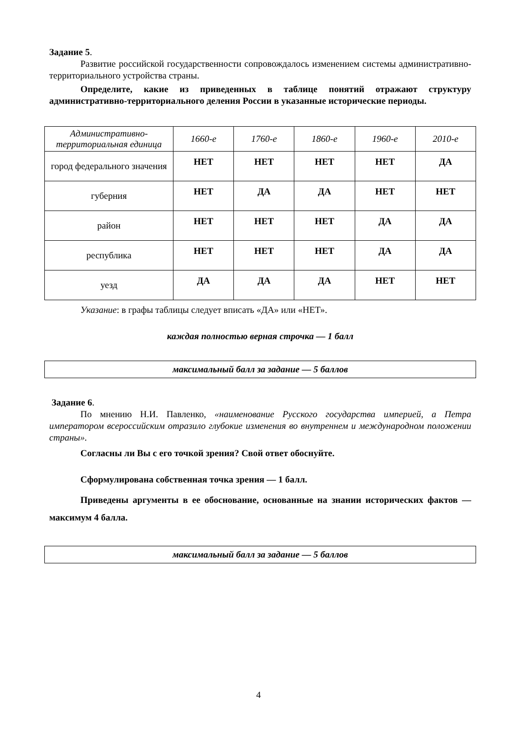Задание 5.
Развитие российской государственности сопровождалось изменением системы административно-территориального устройства страны.
Определите, какие из приведенных в таблице понятий отражают структуру административно-территориального деления России в указанные исторические периоды.
| Административно-территориальная единица | 1660-е | 1760-е | 1860-е | 1960-е | 2010-е |
| город федерального значения | НЕТ | НЕТ | НЕТ | НЕТ | ДА |
| губерния | НЕТ | ДА | ДА | НЕТ | НЕТ |
| район | НЕТ | НЕТ | НЕТ | ДА | ДА |
| республика | НЕТ | НЕТ | НЕТ | ДА | ДА |
| уезд | ДА | ДА | ДА | НЕТ | НЕТ |
Указание: в графы таблицы следует вписать «ДА» или «НЕТ».
каждая полностью верная строчка — 1 балл
максимальный балл за задание — 5 баллов
Задание 6.
По мнению Н.И. Павленко, «наименование Русского государства империей, а Петра императором всероссийским отразило глубокие изменения во внутреннем и международном положении страны».
Согласны ли Вы с его точкой зрения? Свой ответ обоснуйте.
Сформулирована собственная точка зрения — 1 балл.
Приведены аргументы в ее обоснование, основанные на знании исторических фактов — максимум 4 балла.
максимальный балл за задание — 5 баллов
4